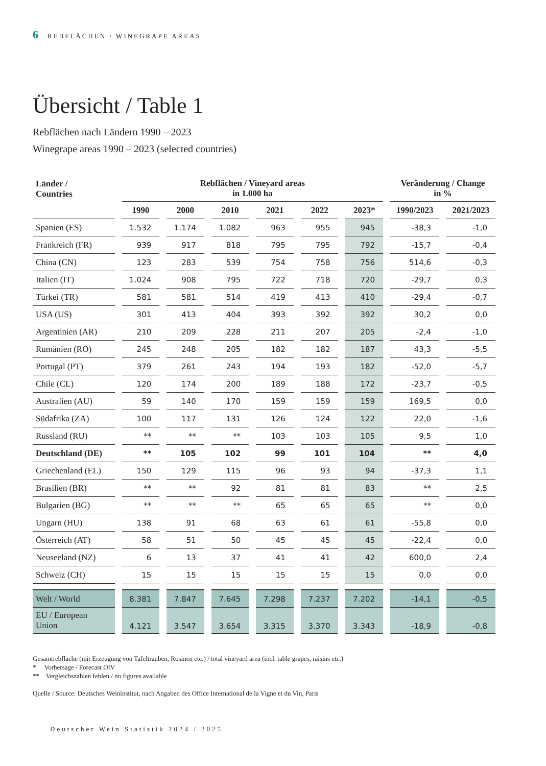6 REBFLÄCHEN / WINEGRAPE AREAS
Übersicht / Table 1
Rebflächen nach Ländern 1990 – 2023
Winegrape areas 1990 – 2023 (selected countries)
| Länder / Countries | Rebflächen / Vineyard areas in 1.000 ha | | | | | | Veränderung / Change in % | |
| --- | --- | --- | --- | --- | --- | --- | --- | --- |
| | 1990 | 2000 | 2010 | 2021 | 2022 | 2023* | 1990/2023 | 2021/2023 |
| Spanien (ES) | 1.532 | 1.174 | 1.082 | 963 | 955 | 945 | -38,3 | -1,0 |
| Frankreich (FR) | 939 | 917 | 818 | 795 | 795 | 792 | -15,7 | -0,4 |
| China (CN) | 123 | 283 | 539 | 754 | 758 | 756 | 514,6 | -0,3 |
| Italien (IT) | 1.024 | 908 | 795 | 722 | 718 | 720 | -29,7 | 0,3 |
| Türkei (TR) | 581 | 581 | 514 | 419 | 413 | 410 | -29,4 | -0,7 |
| USA (US) | 301 | 413 | 404 | 393 | 392 | 392 | 30,2 | 0,0 |
| Argentinien (AR) | 210 | 209 | 228 | 211 | 207 | 205 | -2,4 | -1,0 |
| Rumänien (RO) | 245 | 248 | 205 | 182 | 182 | 187 | 43,3 | -5,5 |
| Portugal (PT) | 379 | 261 | 243 | 194 | 193 | 182 | -52,0 | -5,7 |
| Chile (CL) | 120 | 174 | 200 | 189 | 188 | 172 | -23,7 | -0,5 |
| Australien (AU) | 59 | 140 | 170 | 159 | 159 | 159 | 169,5 | 0,0 |
| Südafrika (ZA) | 100 | 117 | 131 | 126 | 124 | 122 | 22,0 | -1,6 |
| Russland (RU) | ** | ** | ** | 103 | 103 | 105 | 9,5 | 1,0 |
| Deutschland (DE) | ** | 105 | 102 | 99 | 101 | 104 | ** | 4,0 |
| Griechenland (EL) | 150 | 129 | 115 | 96 | 93 | 94 | -37,3 | 1,1 |
| Brasilien (BR) | ** | ** | 92 | 81 | 81 | 83 | ** | 2,5 |
| Bulgarien (BG) | ** | ** | ** | 65 | 65 | 65 | ** | 0,0 |
| Ungarn (HU) | 138 | 91 | 68 | 63 | 61 | 61 | -55,8 | 0,0 |
| Österreich (AT) | 58 | 51 | 50 | 45 | 45 | 45 | -22,4 | 0,0 |
| Neuseeland (NZ) | 6 | 13 | 37 | 41 | 41 | 42 | 600,0 | 2,4 |
| Schweiz (CH) | 15 | 15 | 15 | 15 | 15 | 15 | 0,0 | 0,0 |
| Welt / World | 8.381 | 7.847 | 7.645 | 7.298 | 7.237 | 7.202 | -14,1 | -0,5 |
| EU / European Union | 4.121 | 3.547 | 3.654 | 3.315 | 3.370 | 3.343 | -18,9 | -0,8 |
Gesamtrebfläche (mit Erzeugung von Tafeltrauben, Rosinen etc.) / total vineyard area (incl. table grapes, raisins etc.)
* Vorhersage / Forecast OIV
** Vergleichszahlen fehlen / no figures available
Quelle / Source: Deutsches Weininstitut, nach Angaben des Office International de la Vigne et du Vin, Paris
Deutscher Wein Statistik 2024 / 2025